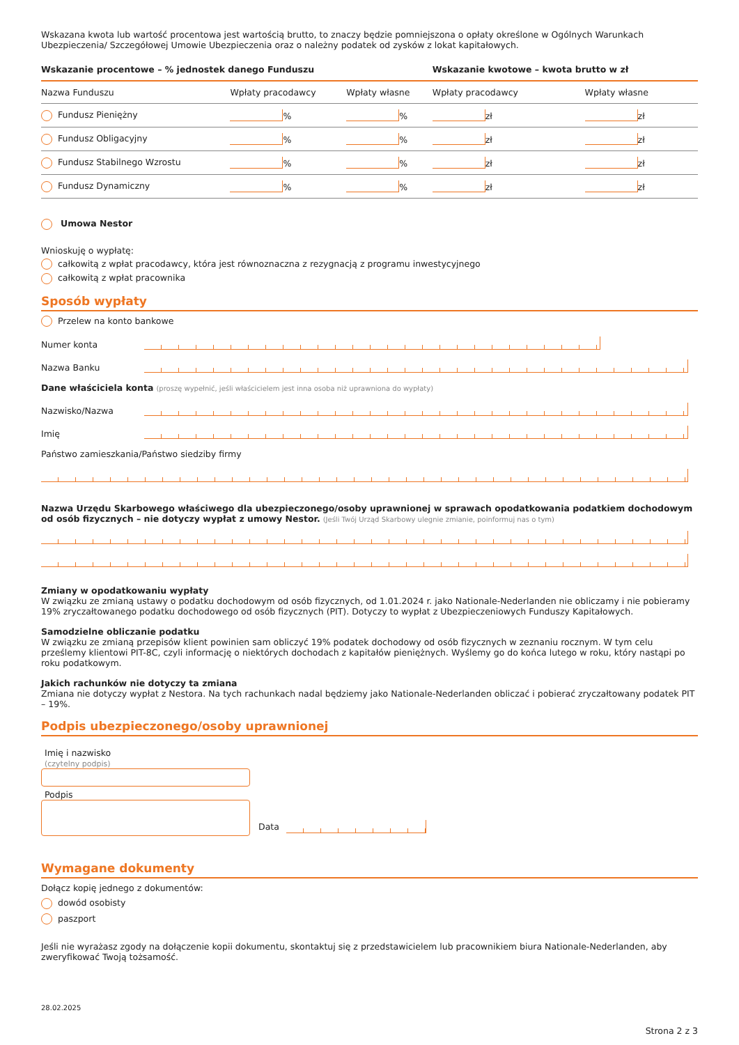Wskazana kwota lub wartość procentowa jest wartością brutto, to znaczy będzie pomniejszona o opłaty określone w Ogólnych Warunkach Ubezpieczenia/ Szczegółowej Umowie Ubezpieczenia oraz o należny podatek od zysków z lokat kapitałowych.
| Wskazanie procentowe – % jednostek danego Funduszu | | | Wskazanie kwotowe – kwota brutto w zł | |
| --- | --- | --- | --- | --- |
| Nazwa Funduszu | Wpłaty pracodawcy | Wpłaty własne | Wpłaty pracodawcy | Wpłaty własne |
| Fundusz Pieniężny | % | % | zł | zł |
| Fundusz Obligacyjny | % | % | zł | zł |
| Fundusz Stabilnego Wzrostu | % | % | zł | zł |
| Fundusz Dynamiczny | % | % | zł | zł |
Umowa Nestor
Wnioskuję o wypłatę:
całkowitą z wpłat pracodawcy, która jest równoznaczna z rezygnacją z programu inwestycyjnego
całkowitą z wpłat pracownika
Sposób wypłaty
Przelew na konto bankowe
Numer konta
Nazwa Banku
Dane właściciela konta (proszę wypełnić, jeśli właścicielem jest inna osoba niż uprawniona do wypłaty)
Nazwisko/Nazwa
Imię
Państwo zamieszkania/Państwo siedziby firmy
Nazwa Urzędu Skarbowego właściwego dla ubezpieczonego/osoby uprawnionej w sprawach opodatkowania podatkiem dochodowym od osób fizycznych – nie dotyczy wypłat z umowy Nestor. (Jeśli Twój Urząd Skarbowy ulegnie zmianie, poinformuj nas o tym)
Zmiany w opodatkowaniu wypłaty
W związku ze zmianą ustawy o podatku dochodowym od osób fizycznych, od 1.01.2024 r. jako Nationale-Nederlanden nie obliczamy i nie pobieramy 19% zryczałtowanego podatku dochodowego od osób fizycznych (PIT). Dotyczy to wypłat z Ubezpieczeniowych Funduszy Kapitałowych.
Samodzielne obliczanie podatku
W związku ze zmianą przepisów klient powinien sam obliczyć 19% podatek dochodowy od osób fizycznych w zeznaniu rocznym. W tym celu prześlemy klientowi PIT-8C, czyli informację o niektórych dochodach z kapitałów pieniężnych. Wyślemy go do końca lutego w roku, który nastąpi po roku podatkowym.
Jakich rachunków nie dotyczy ta zmiana
Zmiana nie dotyczy wypłat z Nestora. Na tych rachunkach nadal będziemy jako Nationale-Nederlanden obliczać i pobierać zryczałtowany podatek PIT – 19%.
Podpis ubezpieczonego/osoby uprawnionej
Imię i nazwisko
(czytelny podpis)
Podpis
Data
Wymagane dokumenty
Dołącz kopię jednego z dokumentów:
dowód osobisty
paszport
Jeśli nie wyrażasz zgody na dołączenie kopii dokumentu, skontaktuj się z przedstawicielem lub pracownikiem biura Nationale-Nederlanden, aby zweryfikować Twoją tożsamość.
28.02.2025
Strona 2 z 3